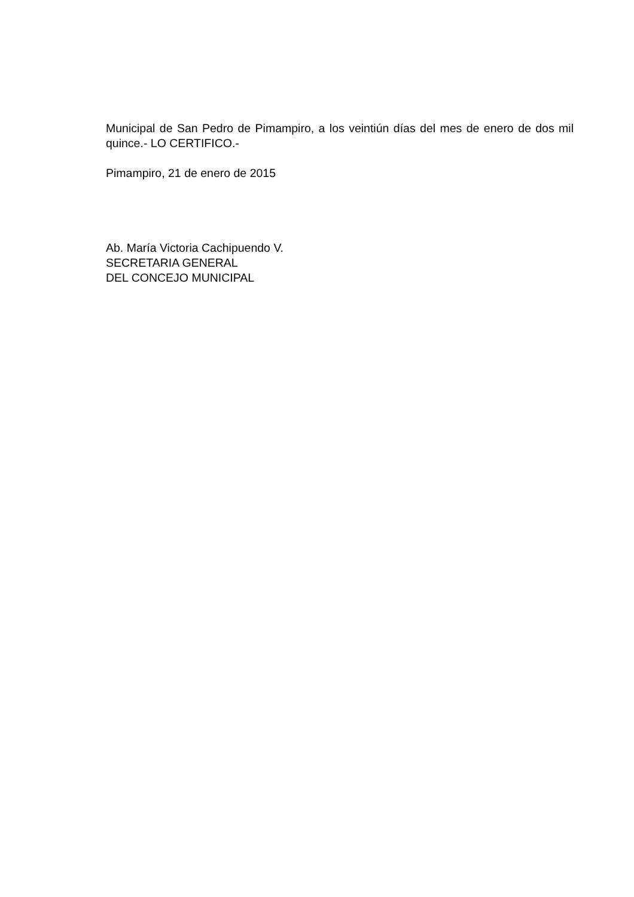Municipal de San Pedro de Pimampiro, a los veintiún días del mes de enero de dos mil quince.- LO CERTIFICO.-
Pimampiro, 21 de enero de 2015
Ab. María Victoria Cachipuendo V.
SECRETARIA GENERAL
DEL CONCEJO MUNICIPAL